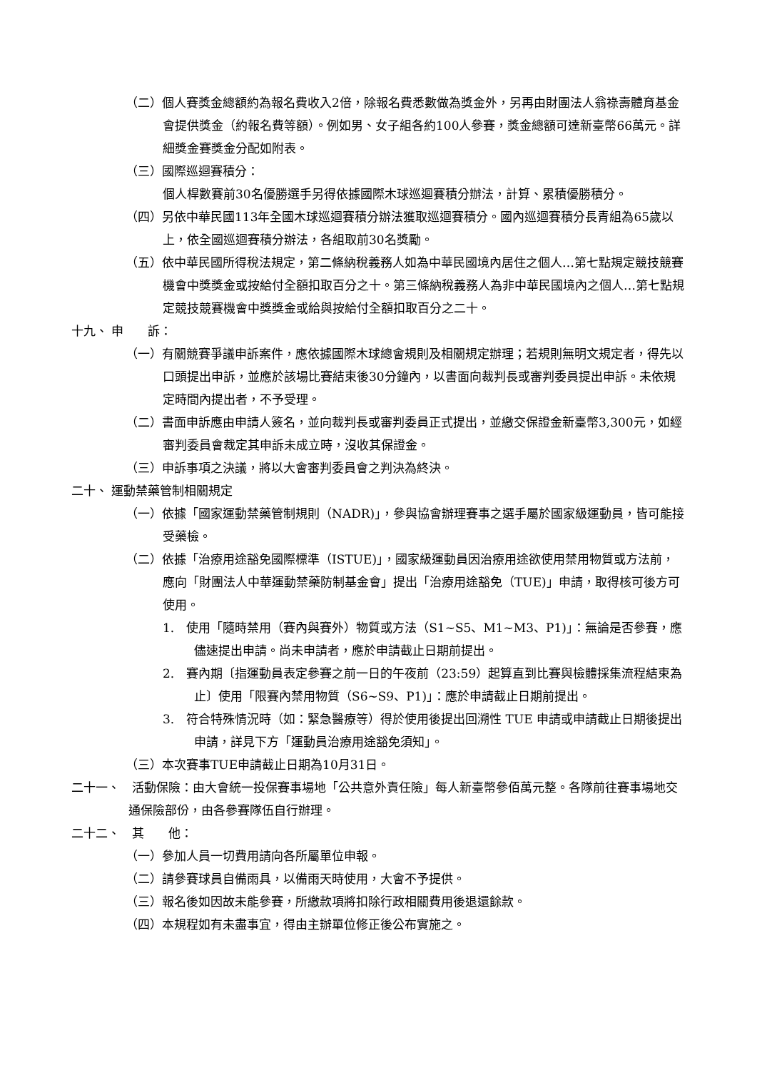（二）個人賽獎金總額約為報名費收入2倍，除報名費悉數做為獎金外，另再由財團法人翁祿壽體育基金會提供獎金（約報名費等額）。例如男、女子組各約100人參賽，獎金總額可達新臺幣66萬元。詳細獎金賽獎金分配如附表。
（三）國際巡迴賽積分：
個人桿數賽前30名優勝選手另得依據國際木球巡迴賽積分辦法，計算、累積優勝積分。
（四）另依中華民國113年全國木球巡迴賽積分辦法獲取巡迴賽積分。國內巡迴賽積分長青組為65歲以上，依全國巡迴賽積分辦法，各組取前30名獎勵。
（五）依中華民國所得稅法規定，第二條納稅義務人如為中華民國境內居住之個人…第七點規定競技競賽機會中獎獎金或按給付全額扣取百分之十。第三條納稅義務人為非中華民國境內之個人…第七點規定競技競賽機會中獎獎金或給與按給付全額扣取百分之二十。
十九、 申　　訴：
（一）有關競賽爭議申訴案件，應依據國際木球總會規則及相關規定辦理；若規則無明文規定者，得先以口頭提出申訴，並應於該場比賽結束後30分鐘內，以書面向裁判長或審判委員提出申訴。未依規定時間內提出者，不予受理。
（二）書面申訴應由申請人簽名，並向裁判長或審判委員正式提出，並繳交保證金新臺幣3,300元，如經審判委員會裁定其申訴未成立時，沒收其保證金。
（三）申訴事項之決議，將以大會審判委員會之判決為終決。
二十、 運動禁藥管制相關規定
（一）依據「國家運動禁藥管制規則（NADR)」，參與協會辦理賽事之選手屬於國家級運動員，皆可能接受藥檢。
（二）依據「治療用途豁免國際標準（ISTUE)」，國家級運動員因治療用途欲使用禁用物質或方法前，應向「財團法人中華運動禁藥防制基金會」提出「治療用途豁免（TUE)」申請，取得核可後方可使用。
1.　使用「隨時禁用（賽內與賽外）物質或方法（S1~S5、M1~M3、P1)」：無論是否參賽，應儘速提出申請。尚未申請者，應於申請截止日期前提出。
2.　賽內期〔指運動員表定參賽之前一日的午夜前（23:59）起算直到比賽與檢體採集流程結束為止〕使用「限賽內禁用物質（S6~S9、P1)」：應於申請截止日期前提出。
3.　符合特殊情況時（如：緊急醫療等）得於使用後提出回溯性 TUE 申請或申請截止日期後提出申請，詳見下方「運動員治療用途豁免須知」。
（三）本次賽事TUE申請截止日期為10月31日。
二十一、　活動保險：由大會統一投保賽事場地「公共意外責任險」每人新臺幣參佰萬元整。各隊前往賽事場地交通保險部份，由各參賽隊伍自行辦理。
二十二、　其　　他：
（一）參加人員一切費用請向各所屬單位申報。
（二）請參賽球員自備雨具，以備雨天時使用，大會不予提供。
（三）報名後如因故未能參賽，所繳款項將扣除行政相關費用後退還餘款。
（四）本規程如有未盡事宜，得由主辦單位修正後公布實施之。